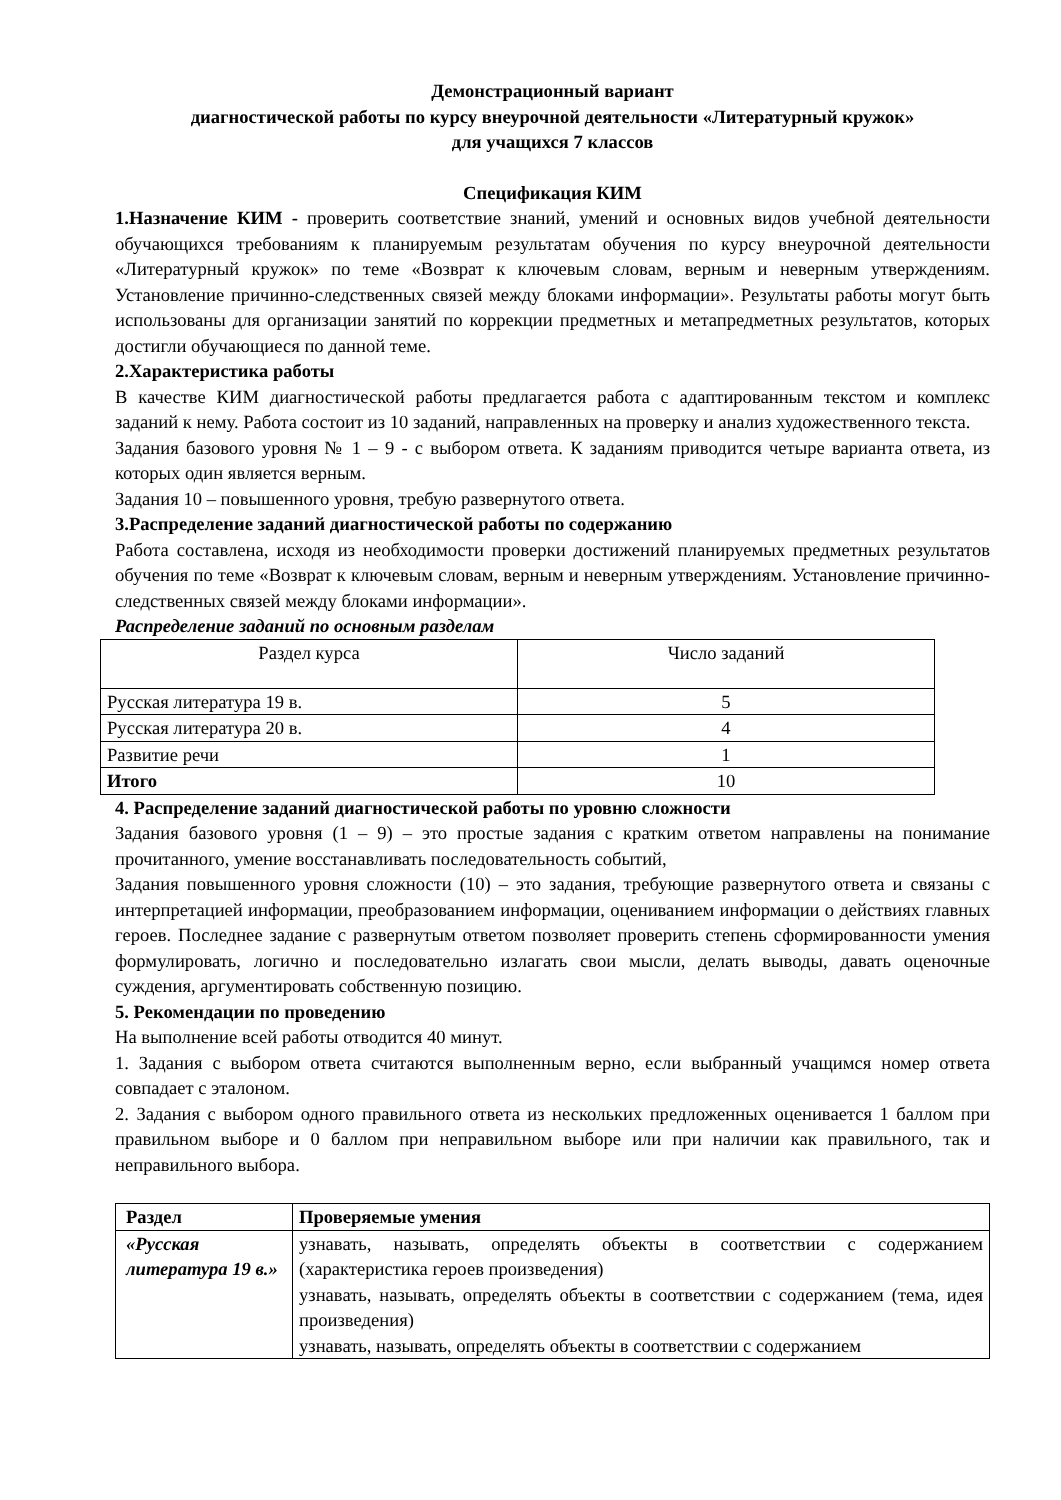Демонстрационный вариант
диагностической работы по курсу внеурочной деятельности «Литературный кружок»
для учащихся 7 классов
Спецификация КИМ
1.Назначение КИМ - проверить соответствие знаний, умений и основных видов учебной деятельности обучающихся требованиям к планируемым результатам обучения по курсу внеурочной деятельности «Литературный кружок» по теме «Возврат к ключевым словам, верным и неверным утверждениям. Установление причинно-следственных связей между блоками информации». Результаты работы могут быть использованы для организации занятий по коррекции предметных и метапредметных результатов, которых достигли обучающиеся по данной теме.
2.Характеристика работы
В качестве КИМ диагностической работы предлагается работа с адаптированным текстом и комплекс заданий к нему. Работа состоит из 10 заданий, направленных на проверку и анализ художественного текста.
Задания базового уровня № 1 – 9 - с выбором ответа. К заданиям приводится четыре варианта ответа, из которых один является верным.
Задания 10 – повышенного уровня, требую развернутого ответа.
3.Распределение заданий диагностической работы по содержанию
Работа составлена, исходя из необходимости проверки достижений планируемых предметных результатов обучения по теме «Возврат к ключевым словам, верным и неверным утверждениям. Установление причинно-следственных связей между блоками информации».
Распределение заданий по основным разделам
| Раздел курса | Число заданий |
| --- | --- |
| Русская литература 19 в. | 5 |
| Русская литература 20 в. | 4 |
| Развитие речи | 1 |
| Итого | 10 |
4. Распределение заданий диагностической работы по уровню сложности
Задания базового уровня (1 – 9) – это простые задания с кратким ответом направлены на понимание прочитанного, умение восстанавливать последовательность событий,
Задания повышенного уровня сложности (10) – это задания, требующие развернутого ответа и связаны с интерпретацией информации, преобразованием информации, оцениванием информации о действиях главных героев. Последнее задание с развернутым ответом позволяет проверить степень сформированности умения формулировать, логично и последовательно излагать свои мысли, делать выводы, давать оценочные суждения, аргументировать собственную позицию.
5. Рекомендации по проведению
На выполнение всей работы отводится 40 минут.
1. Задания с выбором ответа считаются выполненным верно, если выбранный учащимся номер ответа совпадает с эталоном.
2. Задания с выбором одного правильного ответа из нескольких предложенных оценивается 1 баллом при правильном выборе и 0 баллом при неправильном выборе или при наличии как правильного, так и неправильного выбора.
| Раздел | Проверяемые умения |
| --- | --- |
| «Русская литература 19 в.» | узнавать, называть, определять объекты в соответствии с содержанием (характеристика героев произведения) узнавать, называть, определять объекты в соответствии с содержанием (тема, идея произведения) узнавать, называть, определять объекты в соответствии с содержанием |